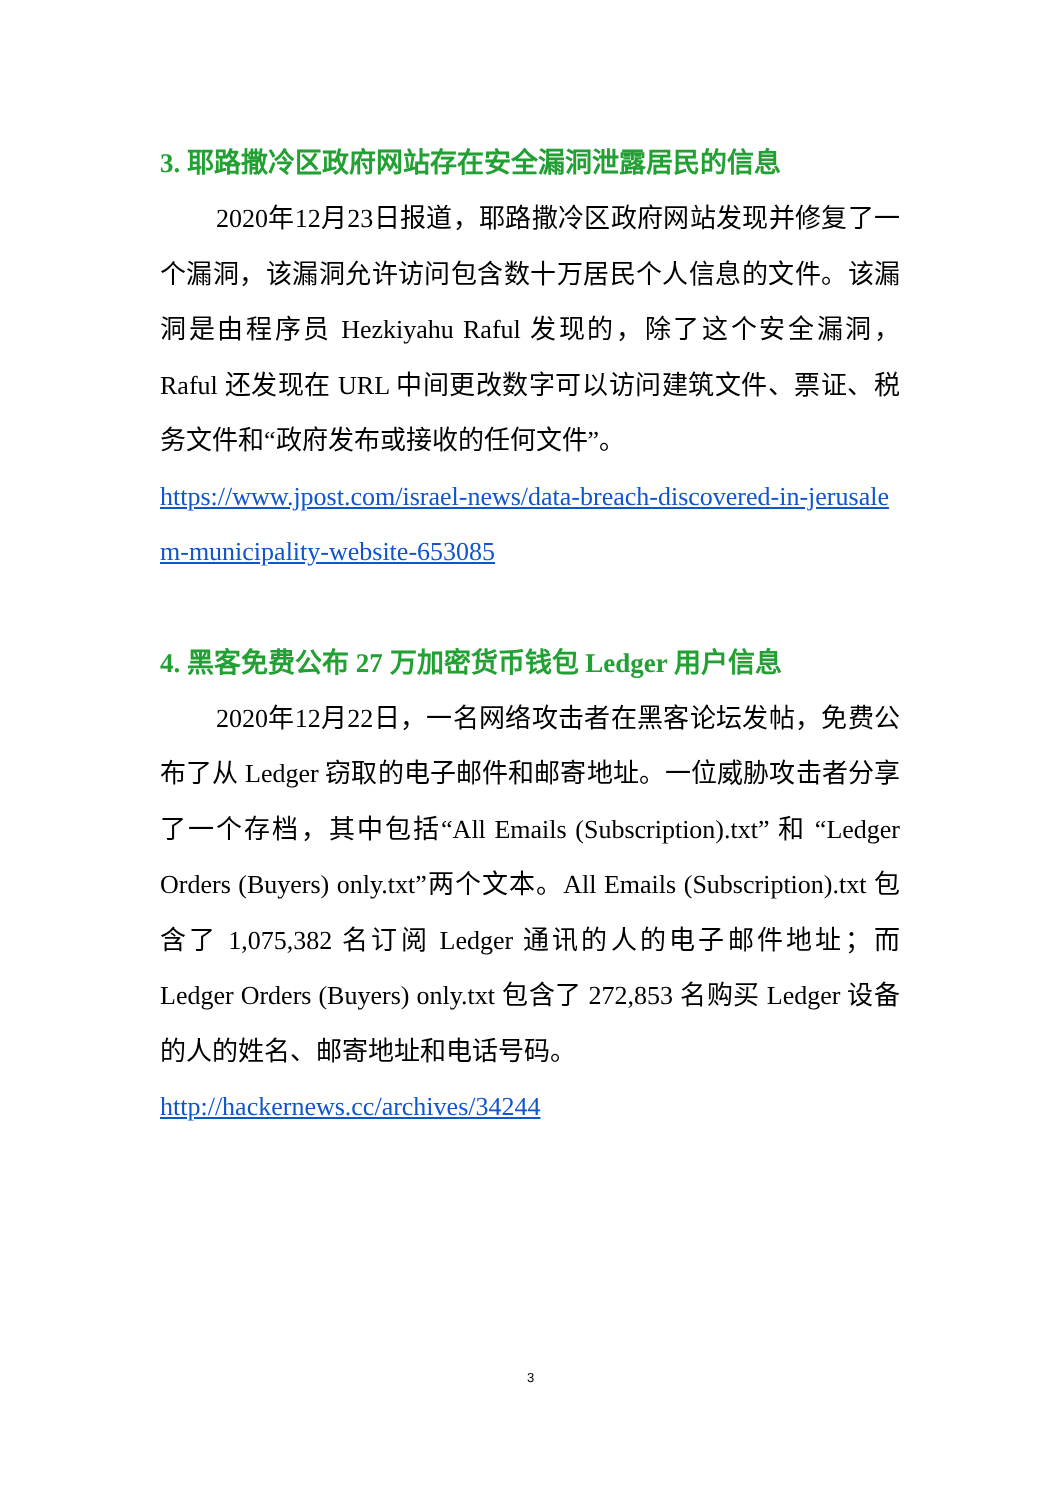3. 耶路撒冷区政府网站存在安全漏洞泄露居民的信息
2020年12月23日报道，耶路撒冷区政府网站发现并修复了一个漏洞，该漏洞允许访问包含数十万居民个人信息的文件。该漏洞是由程序员 Hezkiyahu Raful 发现的，除了这个安全漏洞，Raful 还发现在 URL 中间更改数字可以访问建筑文件、票证、税务文件和“政府发布或接收的任何文件”。
https://www.jpost.com/israel-news/data-breach-discovered-in-jerusalem-municipality-website-653085
4. 黑客免费公布 27 万加密货币钱包 Ledger 用户信息
2020年12月22日，一名网络攻击者在黑客论坛发帖，免费公布了从 Ledger 窃取的电子邮件和邮寄地址。一位威胁攻击者分享了一个存档，其中包括“All Emails (Subscription).txt” 和 “Ledger Orders (Buyers) only.txt”两个文本。All Emails (Subscription).txt 包含了 1,075,382 名订阅 Ledger 通讯的人的电子邮件地址；而 Ledger Orders (Buyers) only.txt 包含了 272,853 名购买 Ledger 设备的人的姓名、邮寄地址和电话号码。
http://hackernews.cc/archives/34244
3